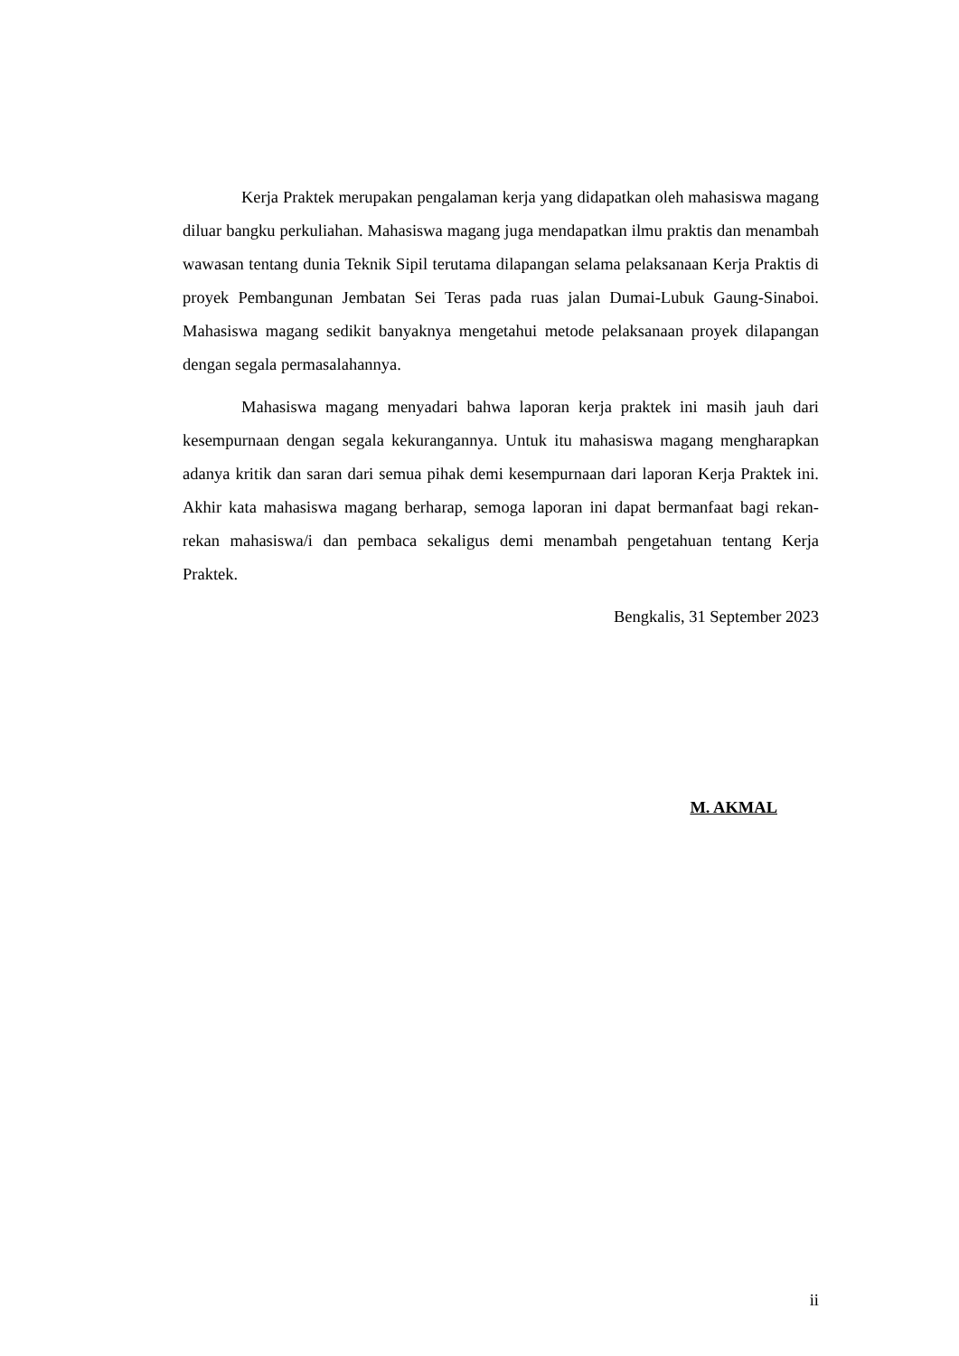Kerja Praktek merupakan pengalaman kerja yang didapatkan oleh mahasiswa magang diluar bangku perkuliahan. Mahasiswa magang juga mendapatkan ilmu praktis dan menambah wawasan tentang dunia Teknik Sipil terutama dilapangan selama pelaksanaan Kerja Praktis di proyek Pembangunan Jembatan Sei Teras pada ruas jalan Dumai-Lubuk Gaung-Sinaboi. Mahasiswa magang sedikit banyaknya mengetahui metode pelaksanaan proyek dilapangan dengan segala permasalahannya.
Mahasiswa magang menyadari bahwa laporan kerja praktek ini masih jauh dari kesempurnaan dengan segala kekurangannya. Untuk itu mahasiswa magang mengharapkan adanya kritik dan saran dari semua pihak demi kesempurnaan dari laporan Kerja Praktek ini. Akhir kata mahasiswa magang berharap, semoga laporan ini dapat bermanfaat bagi rekan-rekan mahasiswa/i dan pembaca sekaligus demi menambah pengetahuan tentang Kerja Praktek.
Bengkalis, 31 September 2023
M. AKMAL
ii